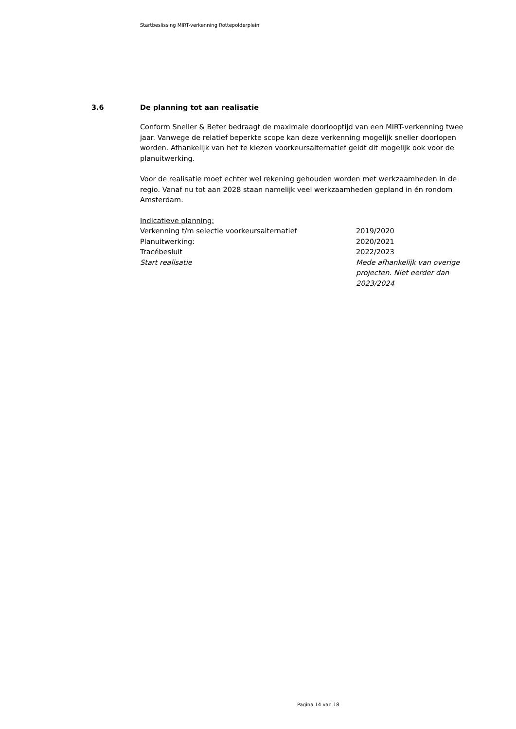Startbeslissing MIRT-verkenning Rottepolderplein
3.6 De planning tot aan realisatie
Conform Sneller & Beter bedraagt de maximale doorlooptijd van een MIRT-verkenning twee jaar. Vanwege de relatief beperkte scope kan deze verkenning mogelijk sneller doorlopen worden. Afhankelijk van het te kiezen voorkeursalternatief geldt dit mogelijk ook voor de planuitwerking.
Voor de realisatie moet echter wel rekening gehouden worden met werkzaamheden in de regio. Vanaf nu tot aan 2028 staan namelijk veel werkzaamheden gepland in én rondom Amsterdam.
Indicatieve planning:
| Verkenning t/m selectie voorkeursalternatief | 2019/2020 |
| Planuitwerking: | 2020/2021 |
| Tracébesluit | 2022/2023 |
| Start realisatie | Mede afhankelijk van overige projecten. Niet eerder dan 2023/2024 |
Pagina 14 van 18